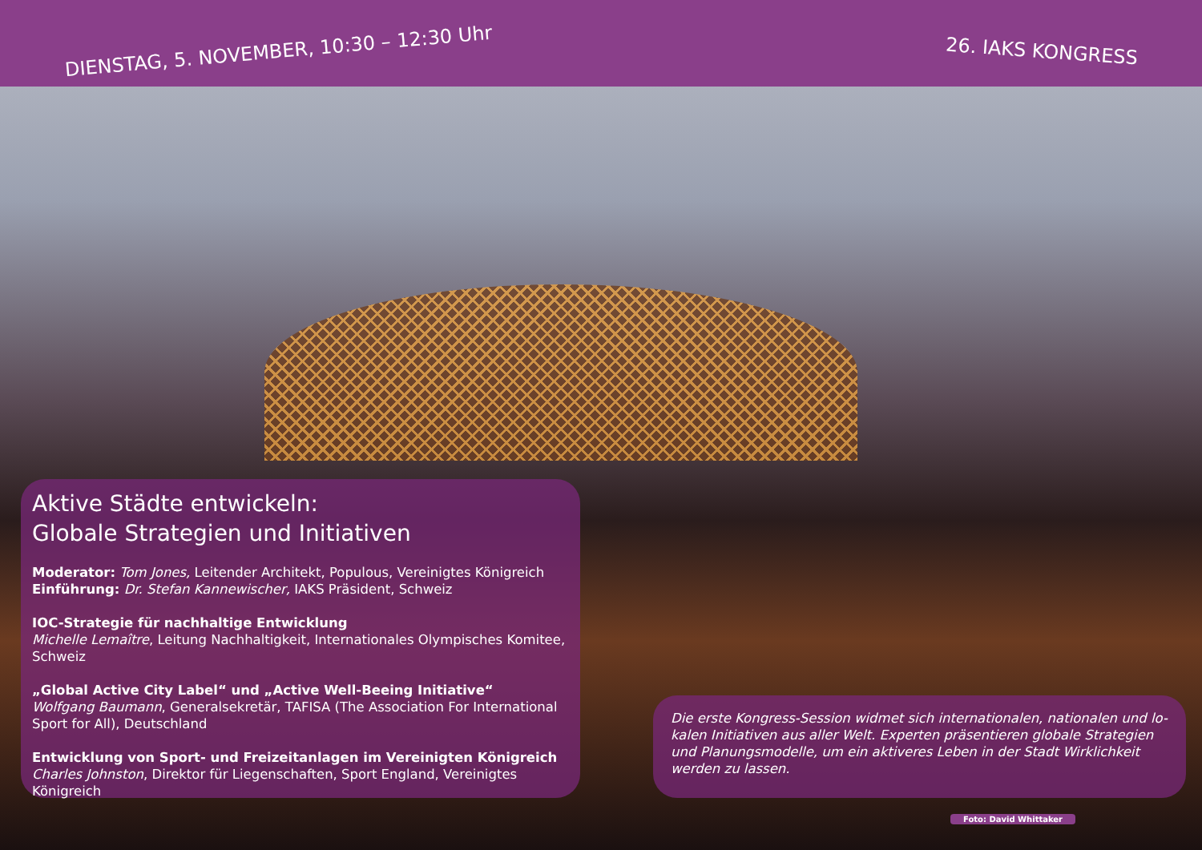DIENSTAG, 5. NOVEMBER, 10:30 – 12:30 Uhr 26. IAKS KONGRESS
Aktive Städte entwickeln:
Globale Strategien und Initiativen
Moderator: Tom Jones, Leitender Architekt, Populous, Vereinigtes Königreich
Einführung: Dr. Stefan Kannewischer, IAKS Präsident, Schweiz
IOC-Strategie für nachhaltige Entwicklung
Michelle Lemaître, Leitung Nachhaltigkeit, Internationales Olympisches Komitee, Schweiz
„Global Active City Label“ und „Active Well-Beeing Initiative“
Wolfgang Baumann, Generalsekretär, TAFISA (The Association For International Sport for All), Deutschland
Entwicklung von Sport- und Freizeitanlagen im Vereinigten Königreich
Charles Johnston, Direktor für Liegenschaften, Sport England, Vereinigtes Königreich
Die erste Kongress-Session widmet sich internationalen, nationalen und lo-kalen Initiativen aus aller Welt. Experten präsentieren globale Strategien und Planungsmodelle, um ein aktiveres Leben in der Stadt Wirklichkeit werden zu lassen.
Foto: David Whittaker